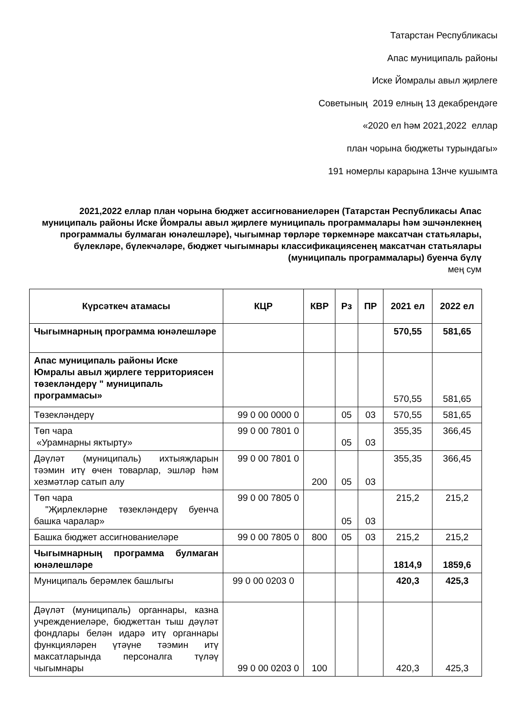Татарстан Республикасы
Апас муниципаль районы
Иске Йомралы авыл җирлеге
Советының 2019 елның 13 декабрендәге
«2020 ел һәм 2021,2022 еллар
план чорына бюджеты турындагы»
191 номерлы карарына 13нче кушымта
2021,2022 еллар план чорына бюджет ассигнованиеләрен (Татарстан Республикасы Апас муниципаль районы Иске Йомралы авыл җирлеге муниципаль программалары һәм эшчәнлекнең программалы булмаган юнәлешләре), чыгымнар төрләре төркемнәре максатчан статьялары, бүлекләре, бүлекчәләре, бюджет чыгымнары классификациясенең максатчан статьялары (муниципаль программалары) буенча бүлү
мең сум
| Күрсәткеч атамасы | КЦР | КВР | Рз | ПР | 2021 ел | 2022 ел |
| --- | --- | --- | --- | --- | --- | --- |
| Чыгымнарның программа юнәлешләре | | | | | 570,55 | 581,65 |
| Апас муниципаль районы Иске Юмралы авыл җирлеге территориясен төзекләндерү " муниципаль программасы» | | | | | 570,55 | 581,65 |
| Төзекләндерү | 99 0 00 0000 0 | | 05 | 03 | 570,55 | 581,65 |
| Төп чара «Урамнарны яктырту» | 99 0 00 7801 0 | | 05 | 03 | 355,35 | 366,45 |
| Дәүләт (муниципаль) ихтыяҗларын тәэмин итү өчен товарлар, эшләр һәм хезмәтләр сатып алу | 99 0 00 7801 0 | 200 | 05 | 03 | 355,35 | 366,45 |
| Төп чара "Җирлекләрне төзекләндерү буенча башка чаралар» | 99 0 00 7805 0 | | 05 | 03 | 215,2 | 215,2 |
| Башка бюджет ассигнованиеләре | 99 0 00 7805 0 | 800 | 05 | 03 | 215,2 | 215,2 |
| Чыгымнарның программа булмаган юнәлешләре | | | | | 1814,9 | 1859,6 |
| Муниципаль берәмлек башлыгы | 99 0 00 0203 0 | | | | 420,3 | 425,3 |
| Дәүләт (муниципаль) органнары, казна учреждениеләре, бюджеттан тыш дәүләт фондлары белән идарә итү органнары функцияләрен үтәүне тәэмин итү максатларында персоналга түләү чыгымнары | 99 0 00 0203 0 | 100 | | | 420,3 | 425,3 |